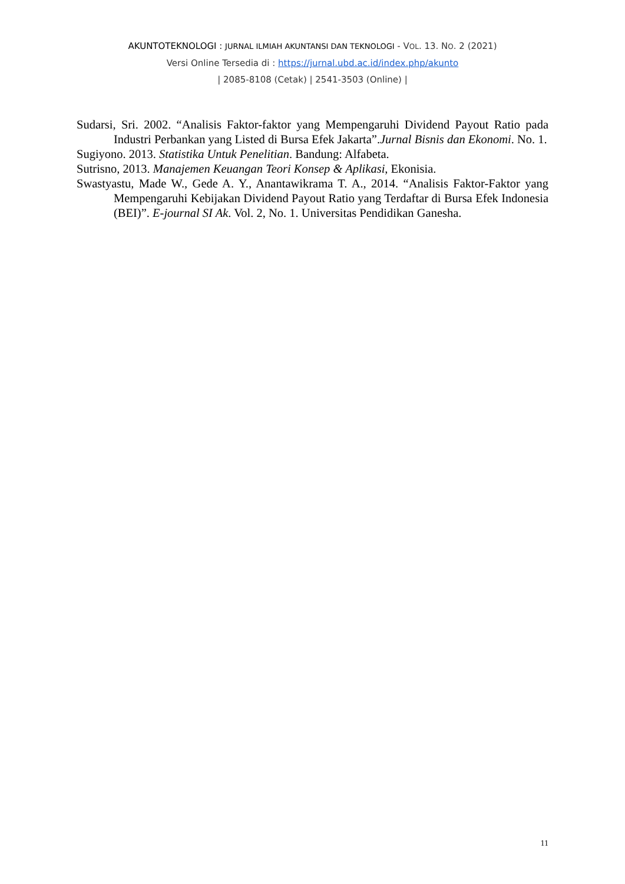AKUNTOTEKNOLOGI : JURNAL ILMIAH AKUNTANSI DAN TEKNOLOGI - VOL. 13. NO. 2 (2021)
Versi Online Tersedia di : https://jurnal.ubd.ac.id/index.php/akunto
| 2085-8108 (Cetak) | 2541-3503 (Online) |
Sudarsi, Sri. 2002. “Analisis Faktor-faktor yang Mempengaruhi Dividend Payout Ratio pada Industri Perbankan yang Listed di Bursa Efek Jakarta”.Jurnal Bisnis dan Ekonomi. No. 1.
Sugiyono. 2013. Statistika Untuk Penelitian. Bandung: Alfabeta.
Sutrisno, 2013. Manajemen Keuangan Teori Konsep & Aplikasi, Ekonisia.
Swastyastu, Made W., Gede A. Y., Anantawikrama T. A., 2014. “Analisis Faktor-Faktor yang Mempengaruhi Kebijakan Dividend Payout Ratio yang Terdaftar di Bursa Efek Indonesia (BEI)”. E-journal SI Ak. Vol. 2, No. 1. Universitas Pendidikan Ganesha.
11